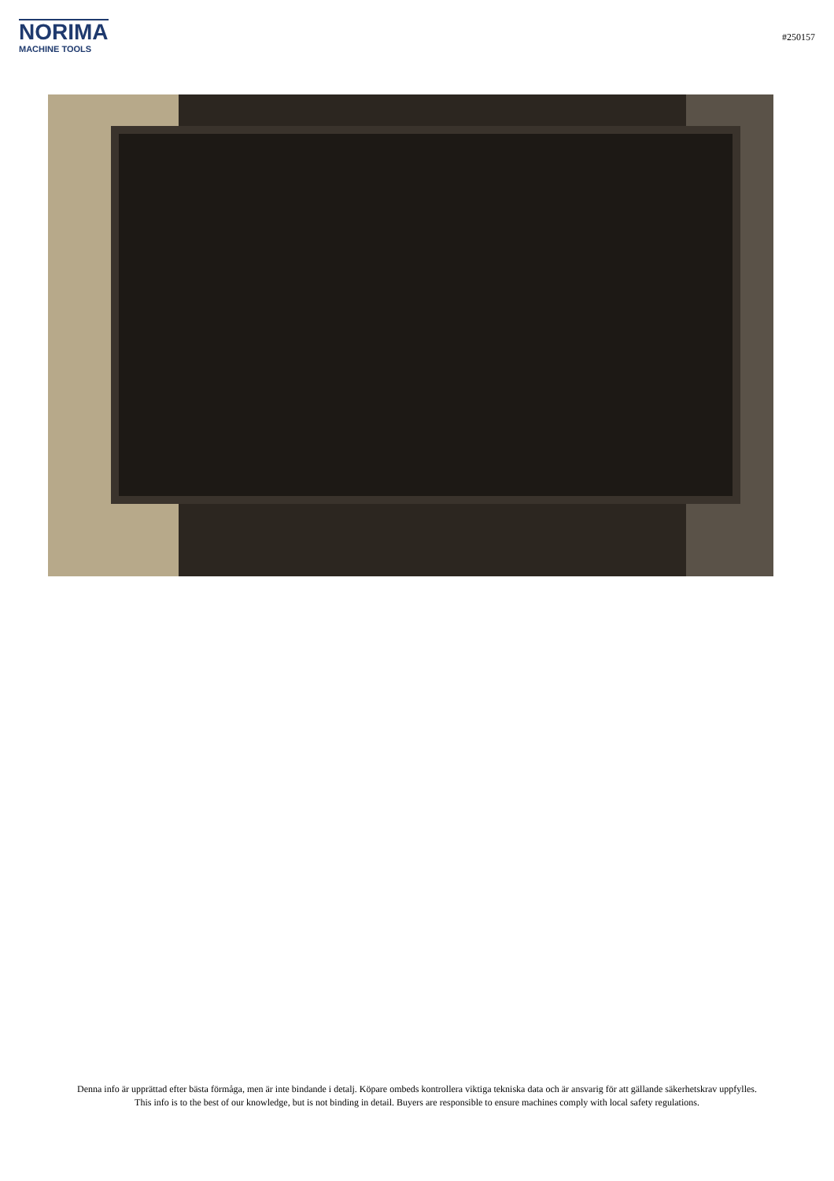NORIMA
MACHINE TOOLS
#250157
Denna info är upprättad efter bästa förmåga, men är inte bindande i detalj. Köpare ombeds kontrollera viktiga tekniska data och är ansvarig för att gällande säkerhetskrav uppfylles.
This info is to the best of our knowledge, but is not binding in detail. Buyers are responsible to ensure machines comply with local safety regulations.